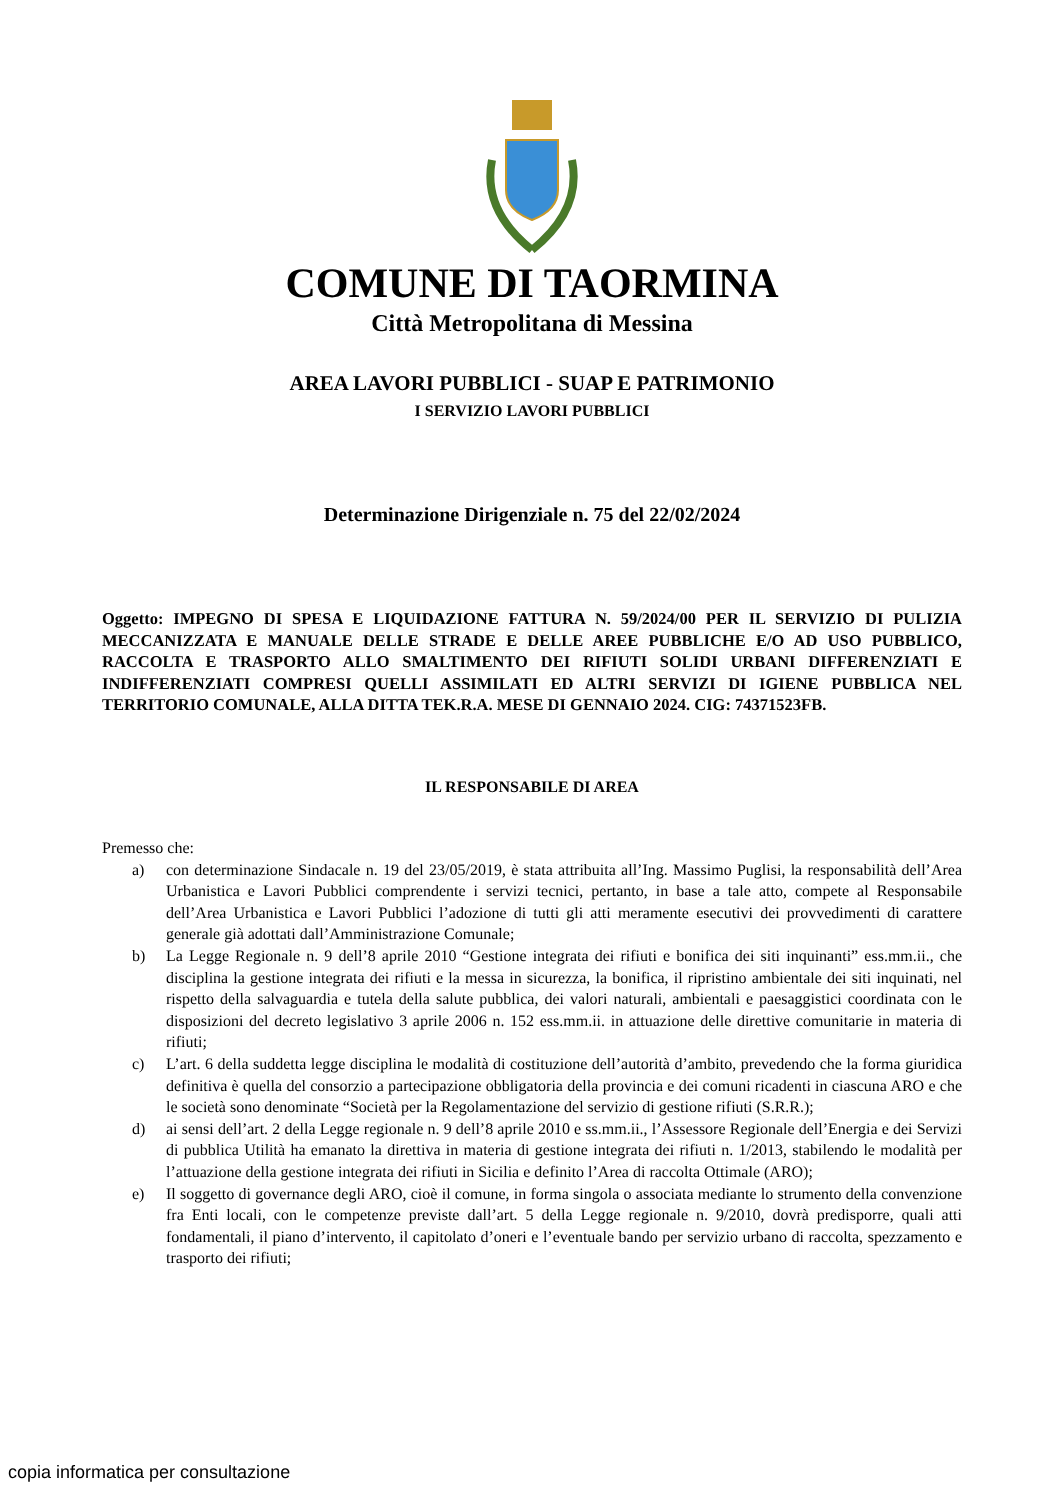COMUNE DI TAORMINA
Città Metropolitana di Messina
AREA LAVORI PUBBLICI - SUAP E PATRIMONIO
I SERVIZIO LAVORI PUBBLICI
Determinazione Dirigenziale n. 75 del 22/02/2024
Oggetto: IMPEGNO DI SPESA E LIQUIDAZIONE FATTURA N. 59/2024/00 PER IL SERVIZIO DI PULIZIA MECCANIZZATA E MANUALE DELLE STRADE E DELLE AREE PUBBLICHE E/O AD USO PUBBLICO, RACCOLTA E TRASPORTO ALLO SMALTIMENTO DEI RIFIUTI SOLIDI URBANI DIFFERENZIATI E INDIFFERENZIATI COMPRESI QUELLI ASSIMILATI ED ALTRI SERVIZI DI IGIENE PUBBLICA NEL TERRITORIO COMUNALE, ALLA DITTA TEK.R.A. MESE DI GENNAIO 2024. CIG: 74371523FB.
IL RESPONSABILE DI AREA
Premesso che:
a) con determinazione Sindacale n. 19 del 23/05/2019, è stata attribuita all’Ing. Massimo Puglisi, la responsabilità dell’Area Urbanistica e Lavori Pubblici comprendente i servizi tecnici, pertanto, in base a tale atto, compete al Responsabile dell’Area Urbanistica e Lavori Pubblici l’adozione di tutti gli atti meramente esecutivi dei provvedimenti di carattere generale già adottati dall’Amministrazione Comunale;
b) La Legge Regionale n. 9 dell’8 aprile 2010 “Gestione integrata dei rifiuti e bonifica dei siti inquinanti” ess.mm.ii., che disciplina la gestione integrata dei rifiuti e la messa in sicurezza, la bonifica, il ripristino ambientale dei siti inquinati, nel rispetto della salvaguardia e tutela della salute pubblica, dei valori naturali, ambientali e paesaggistici coordinata con le disposizioni del decreto legislativo 3 aprile 2006 n. 152 ess.mm.ii. in attuazione delle direttive comunitarie in materia di rifiuti;
c) L’art. 6 della suddetta legge disciplina le modalità di costituzione dell’autorità d’ambito, prevedendo che la forma giuridica definitiva è quella del consorzio a partecipazione obbligatoria della provincia e dei comuni ricadenti in ciascuna ARO e che le società sono denominate “Società per la Regolamentazione del servizio di gestione rifiuti (S.R.R.);
d) ai sensi dell’art. 2 della Legge regionale n. 9 dell’8 aprile 2010 e ss.mm.ii., l’Assessore Regionale dell’Energia e dei Servizi di pubblica Utilità ha emanato la direttiva in materia di gestione integrata dei rifiuti n. 1/2013, stabilendo le modalità per l’attuazione della gestione integrata dei rifiuti in Sicilia e definito l’Area di raccolta Ottimale (ARO);
e) Il soggetto di governance degli ARO, cioè il comune, in forma singola o associata mediante lo strumento della convenzione fra Enti locali, con le competenze previste dall’art. 5 della Legge regionale n. 9/2010, dovrà predisporre, quali atti fondamentali, il piano d’intervento, il capitolato d’oneri e l’eventuale bando per servizio urbano di raccolta, spezzamento e trasporto dei rifiuti;
copia informatica per consultazione